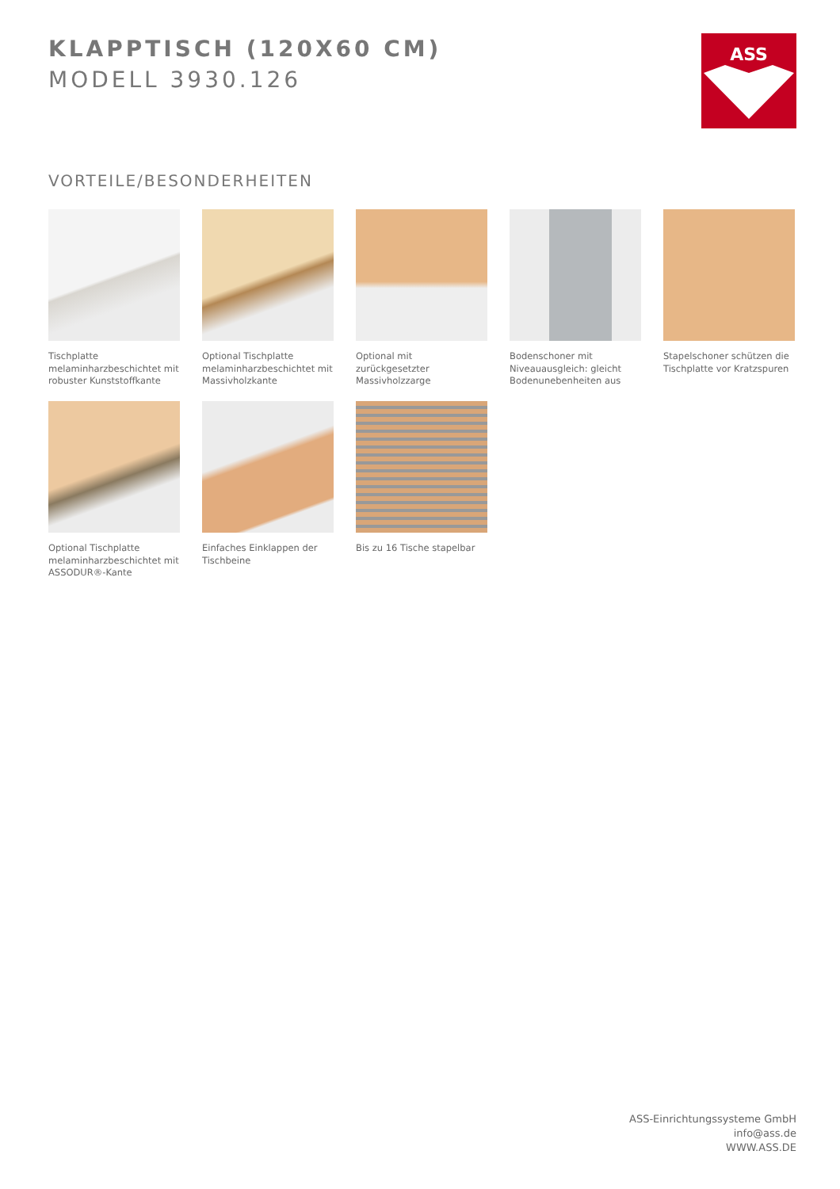KLAPPTISCH (120X60 CM)
MODELL 3930.126
ASS
VORTEILE/BESONDERHEITEN
Tischplatte melaminharzbeschichtet mit robuster Kunststoffkante
Optional Tischplatte melaminharzbeschichtet mit Massivholzkante
Optional mit zurückgesetzter Massivholzzarge
Bodenschoner mit Niveauausgleich: gleicht Bodenunebenheiten aus
Stapelschoner schützen die Tischplatte vor Kratzspuren
Optional Tischplatte melaminharzbeschichtet mit ASSODUR®-Kante
Einfaches Einklappen der Tischbeine
Bis zu 16 Tische stapelbar
ASS-Einrichtungssysteme GmbH
info@ass.de
WWW.ASS.DE